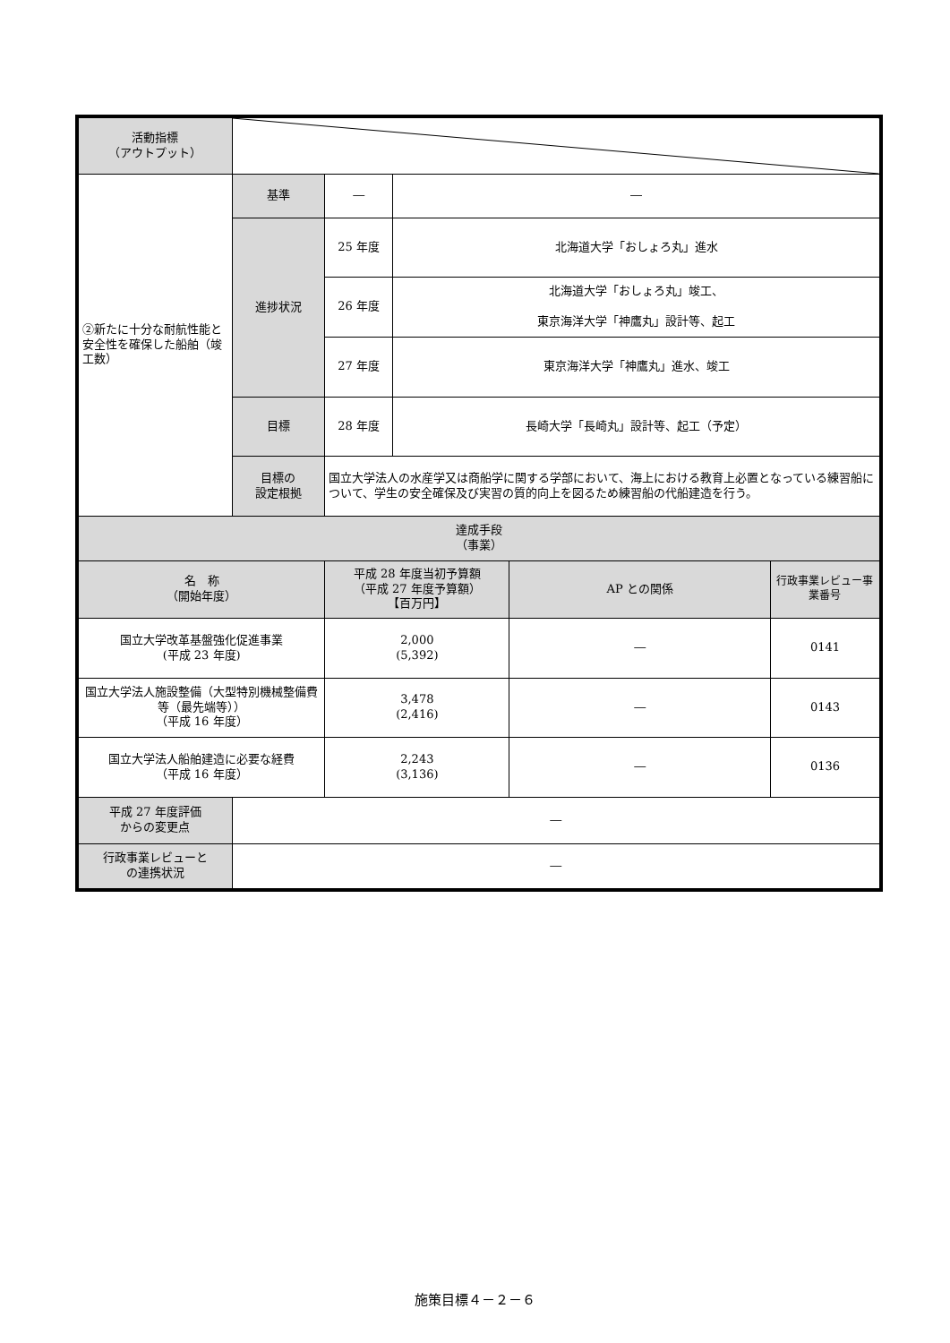| 活動指標 （アウトプット） | | | | | |
| ②新たに十分な耐航性能と安全性を確保した船舶（竣工数） | 基準 | ― | ― | | |
| | 進捗状況 | 25 年度 | 北海道大学「おしょろ丸」進水 | | |
| | | 26 年度 | 北海道大学「おしょろ丸」竣工、 東京海洋大学「神鷹丸」設計等、起工 | | |
| | | 27 年度 | 東京海洋大学「神鷹丸」進水、竣工 | | |
| | 目標 | 28 年度 | 長崎大学「長崎丸」設計等、起工（予定） | | |
| | 目標の 設定根拠 | 国立大学法人の水産学又は商船学に関する学部において、海上における教育上必置となっている練習船について、学生の安全確保及び実習の質的向上を図るため練習船の代船建造を行う。 | | | |
| 達成手段 （事業） | | | | | |
| 名 称 （開始年度） | | 平成 28 年度当初予算額 （平成 27 年度予算額） 【百万円】 | | AP との関係 | 行政事業レビュー事業番号 |
| 国立大学改革基盤強化促進事業 (平成 23 年度) | | 2,000 (5,392) | | ― | 0141 |
| 国立大学法人施設整備（大型特別機械整備費等（最先端等）） （平成 16 年度） | | 3,478 (2,416) | | ― | 0143 |
| 国立大学法人船舶建造に必要な経費 （平成 16 年度） | | 2,243 (3,136) | | ― | 0136 |
| 平成 27 年度評価 からの変更点 | ― | | | | |
| 行政事業レビューと の連携状況 | ― | | | | |
施策目標４－２－６